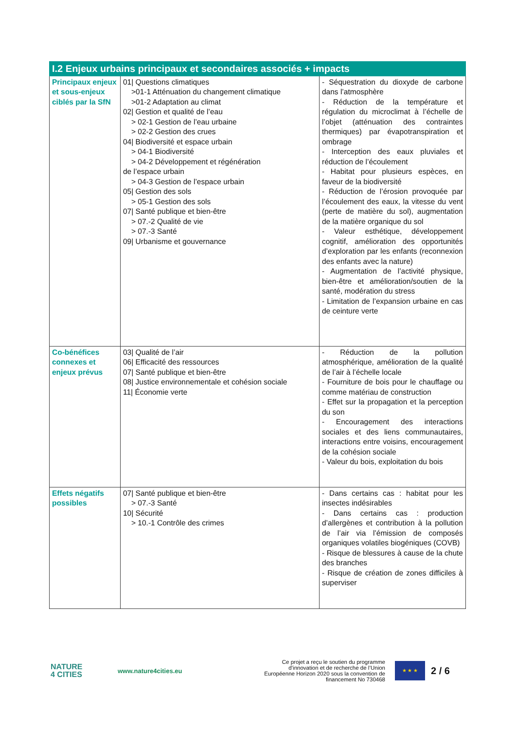| I.2 Enjeux urbains principaux et secondaires associés + impacts | | |
| --- | --- | --- |
| Principaux enjeux et sous-enjeux ciblés par la SfN | 01/ Questions climatiques >01-1 Atténuation du changement climatique >01-2 Adaptation au climat 02/ Gestion et qualité de l’eau > 02-1 Gestion de l’eau urbaine > 02-2 Gestion des crues 04/ Biodiversité et espace urbain > 04-1 Biodiversité > 04-2 Développement et régénération de l’espace urbain > 04-3 Gestion de l’espace urbain 05/ Gestion des sols > 05-1 Gestion des sols 07/ Santé publique et bien-être > 07.-2 Qualité de vie > 07.-3 Santé 09/ Urbanisme et gouvernance | - Séquestration du dioxyde de carbone dans l’atmosphère - Réduction de la température et régulation du microclimat à l’échelle de l’objet (atténuation des contraintes thermiques) par évapotranspiration et ombrage - Interception des eaux pluviales et réduction de l’écoulement - Habitat pour plusieurs espèces, en faveur de la biodiversité - Réduction de l’érosion provoquée par l’écoulement des eaux, la vitesse du vent (perte de matière du sol), augmentation de la matière organique du sol - Valeur esthétique, développement cognitif, amélioration des opportunités d’exploration par les enfants (reconnexion des enfants avec la nature) - Augmentation de l’activité physique, bien-être et amélioration/soutien de la santé, modération du stress - Limitation de l’expansion urbaine en cas de ceinture verte |
| Co-bénéfices connexes et enjeux prévus | 03/ Qualité de l’air 06/ Efficacité des ressources 07/ Santé publique et bien-être 08/ Justice environnementale et cohésion sociale 11/ Économie verte | - Réduction de la pollution atmosphérique, amélioration de la qualité de l’air à l’échelle locale - Fourniture de bois pour le chauffage ou comme matériau de construction - Effet sur la propagation et la perception du son - Encouragement des interactions sociales et des liens communautaires, interactions entre voisins, encouragement de la cohésion sociale - Valeur du bois, exploitation du bois |
| Effets négatifs possibles | 07/ Santé publique et bien-être > 07.-3 Santé 10/ Sécurité > 10.-1 Contrôle des crimes | - Dans certains cas : habitat pour les insectes indésirables - Dans certains cas : production d’allergènes et contribution à la pollution de l’air via l’émission de composés organiques volatiles biogéniques (COVB) - Risque de blessures à cause de la chute des branches - Risque de création de zones difficiles à superviser |
NATURE
4 CITIES
www.nature4cities.eu
Ce projet a reçu le soutien du programme d’innovation et de recherche de l’Union Européenne Horizon 2020 sous la convention de financement No 730468
★ ★ ★
2 / 6